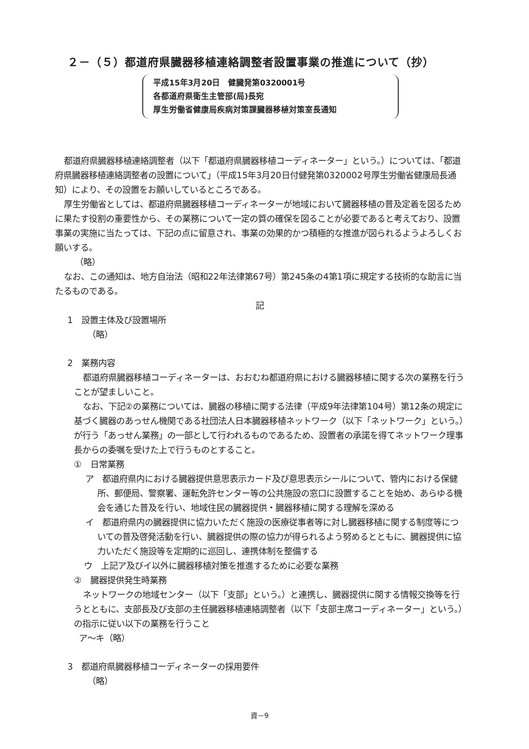２－（５）都道府県臓器移植連絡調整者設置事業の推進について（抄）
平成15年3月20日　健臓発第0320001号
各都道府県衛生主管部(局)長宛
厚生労働省健康局疾病対策課臓器移植対策室長通知
都道府県臓器移植連絡調整者（以下「都道府県臓器移植コーディネーター」という。）については、「都道府県臓器移植連絡調整者の設置について」（平成15年3月20日付健発第0320002号厚生労働省健康局長通知）により、その設置をお願いしているところである。
厚生労働省としては、都道府県臓器移植コーディネーターが地域において臓器移植の普及定着を図るために果たす役割の重要性から、その業務について一定の質の確保を図ることが必要であると考えており、設置事業の実施に当たっては、下記の点に留意され、事業の効果的かつ積極的な推進が図られるようよろしくお願いする。
（略）
なお、この通知は、地方自治法（昭和22年法律第67号）第245条の4第1項に規定する技術的な助言に当たるものである。
記
1　設置主体及び設置場所
（略）
2　業務内容
都道府県臓器移植コーディネーターは、おおむね都道府県における臓器移植に関する次の業務を行うことが望ましいこと。
なお、下記②の業務については、臓器の移植に関する法律（平成9年法律第104号）第12条の規定に基づく臓器のあっせん機関である社団法人日本臓器移植ネットワーク（以下「ネットワーク」という。）が行う「あっせん業務」の一部として行われるものであるため、設置者の承諾を得てネットワーク理事長からの委嘱を受けた上で行うものとすること。
①　日常業務
ア　都道府県内における臓器提供意思表示カード及び意思表示シールについて、管内における保健所、郵便局、警察署、運転免許センター等の公共施設の窓口に設置することを始め、あらゆる機会を通じた普及を行い、地域住民の臓器提供・臓器移植に関する理解を深める
イ　都道府県内の臓器提供に協力いただく施設の医療従事者等に対し臓器移植に関する制度等についての普及啓発活動を行い、臓器提供の際の協力が得られるよう努めるとともに、臓器提供に協力いただく施設等を定期的に巡回し、連携体制を整備する
ウ　上記ア及びイ以外に臓器移植対策を推進するために必要な業務
②　臓器提供発生時業務
ネットワークの地域センター（以下「支部」という。）と連携し、臓器提供に関する情報交換等を行うとともに、支部長及び支部の主任臓器移植連絡調整者（以下「支部主席コーディネーター」という。）の指示に従い以下の業務を行うこと
ア～キ（略）
3　都道府県臓器移植コーディネーターの採用要件
（略）
資－9